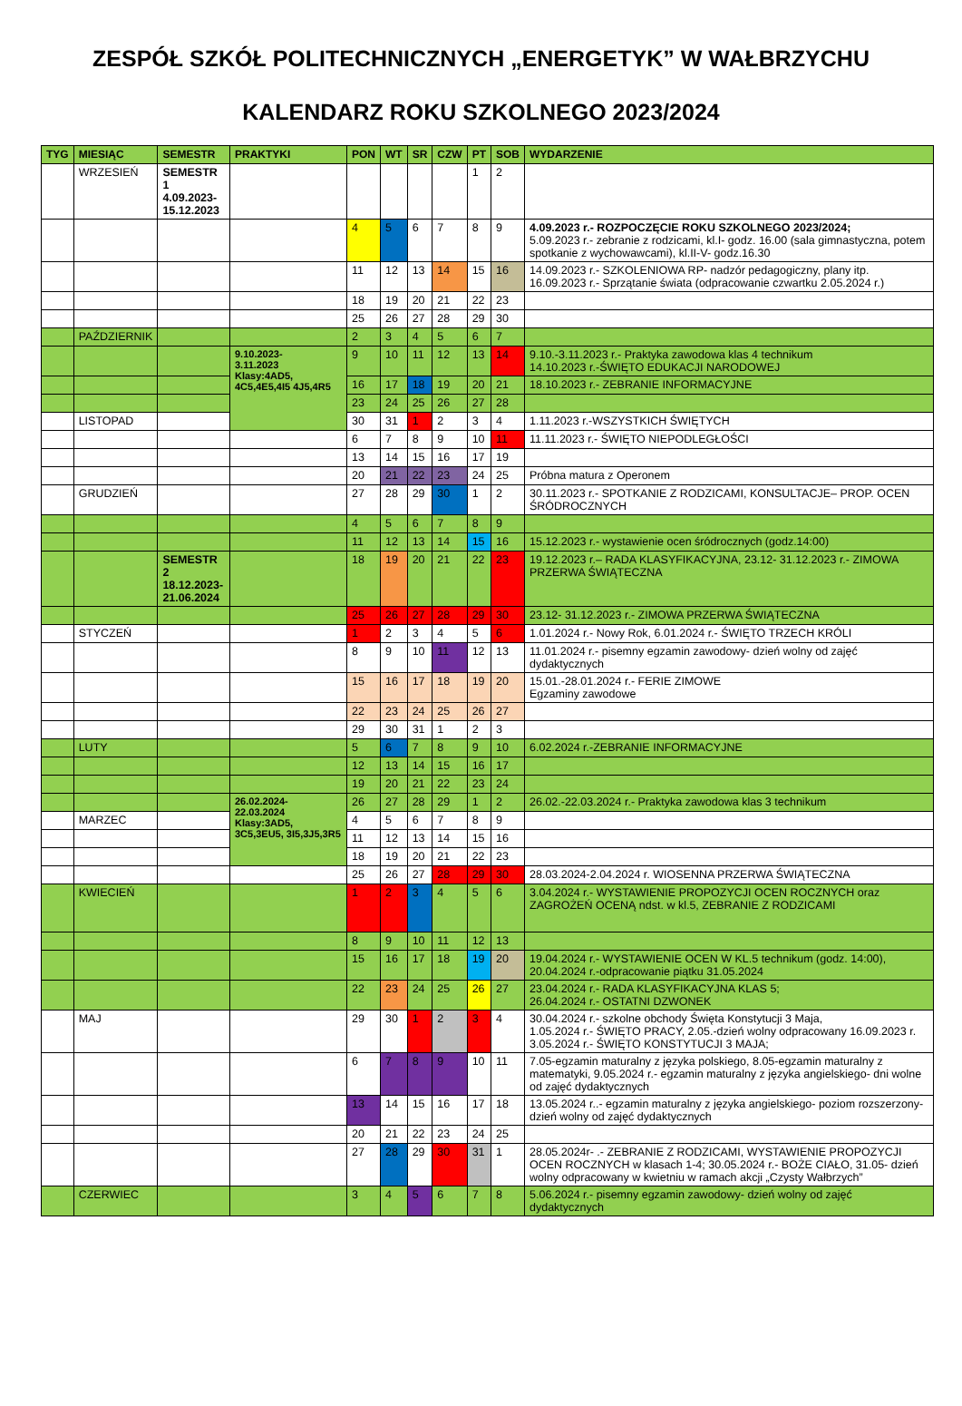ZESPÓŁ SZKÓŁ POLITECHNICZNYCH „ENERGETYK” W WAŁBRZYCHU
KALENDARZ ROKU SZKOLNEGO 2023/2024
| TYG | MIESIĄC | SEMESTR | PRAKTYKI | PON | WT | SR | CZW | PT | SOB | WYDARZENIE |
| --- | --- | --- | --- | --- | --- | --- | --- | --- | --- | --- |
| | WRZESIEŃ | SEMESTR 1 4.09.2023- 15.12.2023 | | | | | | 1 | 2 | |
| | | | | 4 | 5 | 6 | 7 | 8 | 9 | 4.09.2023 r.- ROZPOCZĘCIE ROKU SZKOLNEGO 2023/2024; 5.09.2023 r.- zebranie z rodzicami, kl.I- godz. 16.00 (sala gimnastyczna, potem spotkanie z wychowawcami), kl.II-V- godz.16.30 |
| | | | | 11 | 12 | 13 | 14 | 15 | 16 | 14.09.2023 r.- SZKOLENIOWA RP- nadzór pedagogiczny, plany itp. 16.09.2023 r.- Sprzątanie świata (odpracowanie czwartku 2.05.2024 r.) |
| | | | | 18 | 19 | 20 | 21 | 22 | 23 | |
| | | | | 25 | 26 | 27 | 28 | 29 | 30 | |
| | PAŹDZIERNIK | | | 2 | 3 | 4 | 5 | 6 | 7 | |
| | | | 9.10.2023- 3.11.2023 Klasy:4AD5, 4C5,4E5,4I5 4J5,4R5 | 9 | 10 | 11 | 12 | 13 | 14 | 9.10.-3.11.2023 r.- Praktyka zawodowa klas 4 technikum 14.10.2023 r.-ŚWIĘTO EDUKACJI NARODOWEJ |
| | | | | 16 | 17 | 18 | 19 | 20 | 21 | 18.10.2023 r.- ZEBRANIE INFORMACYJNE |
| | | | | 23 | 24 | 25 | 26 | 27 | 28 | |
| | LISTOPAD | | | 30 | 31 | 1 | 2 | 3 | 4 | 1.11.2023 r.-WSZYSTKICH ŚWIĘTYCH |
| | | | | 6 | 7 | 8 | 9 | 10 | 11 | 11.11.2023 r.- ŚWIĘTO NIEPODLEGŁOŚCI |
| | | | | 13 | 14 | 15 | 16 | 17 | 19 | |
| | | | | 20 | 21 | 22 | 23 | 24 | 25 | Próbna matura z Operonem |
| | GRUDZIEŃ | | | 27 | 28 | 29 | 30 | 1 | 2 | 30.11.2023 r.- SPOTKANIE Z RODZICAMI, KONSULTACJE– PROP. OCEN ŚRÓDROCZNYCH |
| | | | | 4 | 5 | 6 | 7 | 8 | 9 | |
| | | | | 11 | 12 | 13 | 14 | 15 | 16 | 15.12.2023 r.- wystawienie ocen śródrocznych (godz.14:00) |
| | | SEMESTR 2 18.12.2023- 21.06.2024 | | 18 | 19 | 20 | 21 | 22 | 23 | 19.12.2023 r.– RADA KLASYFIKACYJNA, 23.12- 31.12.2023 r.- ZIMOWA PRZERWA ŚWIĄTECZNA |
| | | | | 25 | 26 | 27 | 28 | 29 | 30 | 23.12- 31.12.2023 r.- ZIMOWA PRZERWA ŚWIĄTECZNA |
| | STYCZEŃ | | | 1 | 2 | 3 | 4 | 5 | 6 | 1.01.2024 r.- Nowy Rok, 6.01.2024 r.- ŚWIĘTO TRZECH KRÓLI |
| | | | | 8 | 9 | 10 | 11 | 12 | 13 | 11.01.2024 r.- pisemny egzamin zawodowy- dzień wolny od zajęć dydaktycznych |
| | | | | 15 | 16 | 17 | 18 | 19 | 20 | 15.01.-28.01.2024 r.- FERIE ZIMOWE Egzaminy zawodowe |
| | | | | 22 | 23 | 24 | 25 | 26 | 27 | |
| | | | | 29 | 30 | 31 | 1 | 2 | 3 | |
| | LUTY | | | 5 | 6 | 7 | 8 | 9 | 10 | 6.02.2024 r.-ZEBRANIE INFORMACYJNE |
| | | | | 12 | 13 | 14 | 15 | 16 | 17 | |
| | | | | 19 | 20 | 21 | 22 | 23 | 24 | |
| | | | 26.02.2024- 22.03.2024 Klasy:3AD5, 3C5,3EU5, 3I5,3J5,3R5 | 26 | 27 | 28 | 29 | 1 | 2 | 26.02.-22.03.2024 r.- Praktyka zawodowa klas 3 technikum |
| | MARZEC | | | 4 | 5 | 6 | 7 | 8 | 9 | |
| | | | | 11 | 12 | 13 | 14 | 15 | 16 | |
| | | | | 18 | 19 | 20 | 21 | 22 | 23 | |
| | | | | 25 | 26 | 27 | 28 | 29 | 30 | 28.03.2024-2.04.2024 r. WIOSENNA PRZERWA ŚWIĄTECZNA |
| | KWIECIEŃ | | | 1 | 2 | 3 | 4 | 5 | 6 | 3.04.2024 r.- WYSTAWIENIE PROPOZYCJI OCEN ROCZNYCH oraz ZAGROŻEŃ OCENĄ ndst. w kl.5, ZEBRANIE Z RODZICAMI |
| | | | | 8 | 9 | 10 | 11 | 12 | 13 | |
| | | | | 15 | 16 | 17 | 18 | 19 | 20 | 19.04.2024 r.- WYSTAWIENIE OCEN W KL.5 technikum (godz. 14:00), 20.04.2024 r.-odpracowanie piątku 31.05.2024 |
| | | | | 22 | 23 | 24 | 25 | 26 | 27 | 23.04.2024 r.- RADA KLASYFIKACYJNA KLAS 5; 26.04.2024 r.- OSTATNI DZWONEK |
| | MAJ | | | 29 | 30 | 1 | 2 | 3 | 4 | 30.04.2024 r.- szkolne obchody Święta Konstytucji 3 Maja, 1.05.2024 r.- ŚWIĘTO PRACY, 2.05.-dzień wolny odpracowany 16.09.2023 r. 3.05.2024 r.- ŚWIĘTO KONSTYTUCJI 3 MAJA; |
| | | | | 6 | 7 | 8 | 9 | 10 | 11 | 7.05-egzamin maturalny z języka polskiego, 8.05-egzamin maturalny z matematyki, 9.05.2024 r.- egzamin maturalny z języka angielskiego- dni wolne od zajęć dydaktycznych |
| | | | | 13 | 14 | 15 | 16 | 17 | 18 | 13.05.2024 r..- egzamin maturalny z języka angielskiego- poziom rozszerzony- dzień wolny od zajęć dydaktycznych |
| | | | | 20 | 21 | 22 | 23 | 24 | 25 | |
| | | | | 27 | 28 | 29 | 30 | 31 | 1 | 28.05.2024r- .- ZEBRANIE Z RODZICAMI, WYSTAWIENIE PROPOZYCJI OCEN ROCZNYCH w klasach 1-4; 30.05.2024 r.- BOŻE CIAŁO, 31.05- dzień wolny odpracowany w kwietniu w ramach akcji „Czysty Wałbrzych” |
| | CZERWIEC | | | 3 | 4 | 5 | 6 | 7 | 8 | 5.06.2024 r.- pisemny egzamin zawodowy- dzień wolny od zajęć dydaktycznych |